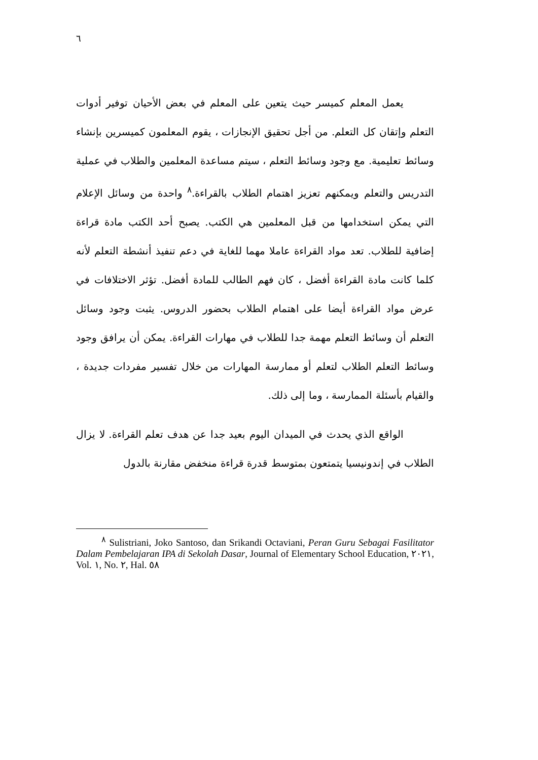٦
يعمل المعلم كميسر حيث يتعين على المعلم في بعض الأحيان توفير أدوات التعلم وإتقان كل التعلم. من أجل تحقيق الإنجازات ، يقوم المعلمون كميسرين بإنشاء وسائط تعليمية. مع وجود وسائط التعلم ، سيتم مساعدة المعلمين والطلاب في عملية التدريس والتعلم ويمكنهم تعزيز اهتمام الطلاب بالقراءة.<sup>٨</sup> واحدة من وسائل الإعلام التي يمكن استخدامها من قبل المعلمين هي الكتب. يصبح أحد الكتب مادة قراءة إضافية للطلاب. تعد مواد القراءة عاملا مهما للغاية في دعم تنفيذ أنشطة التعلم لأنه كلما كانت مادة القراءة أفضل ، كان فهم الطالب للمادة أفضل. تؤثر الاختلافات في عرض مواد القراءة أيضا على اهتمام الطلاب بحضور الدروس. يثبت وجود وسائل التعلم أن وسائط التعلم مهمة جدا للطلاب في مهارات القراءة. يمكن أن يرافق وجود وسائط التعلم الطلاب لتعلم أو ممارسة المهارات من خلال تفسير مفردات جديدة ، والقيام بأسئلة الممارسة ، وما إلى ذلك.
الواقع الذي يحدث في الميدان اليوم بعيد جدا عن هدف تعلم القراءة. لا يزال الطلاب في إندونيسيا يتمتعون بمتوسط قدرة قراءة منخفض مقارنة بالدول
<sup>٨</sup> Sulistriani, Joko Santoso, dan Srikandi Octaviani, Peran Guru Sebagai Fasilitator Dalam Pembelajaran IPA di Sekolah Dasar, Journal of Elementary School Education, ٢٠٢١, Vol. ١, No. ٢, Hal. ٥٨